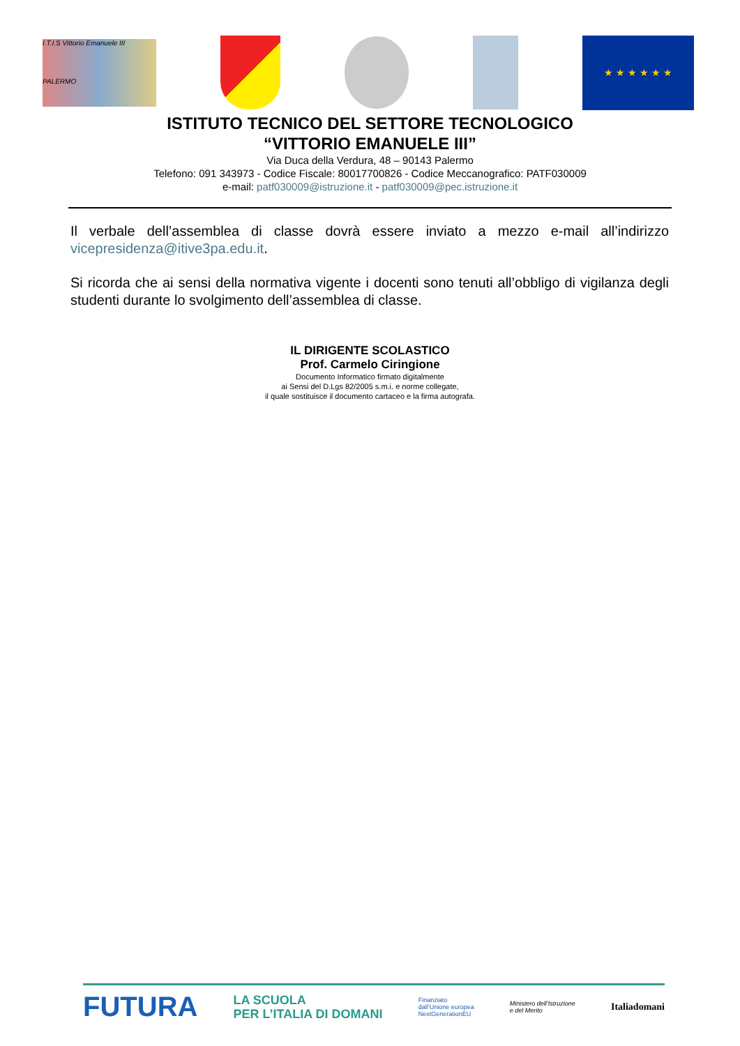I.T.I.S Vittorio Emanuele III
PALERMO
★ ★ ★ ★ ★ ★
ISTITUTO TECNICO DEL SETTORE TECNOLOGICO
“VITTORIO EMANUELE III”
Via Duca della Verdura, 48 – 90143 Palermo
Telefono: 091 343973 - Codice Fiscale: 80017700826 - Codice Meccanografico: PATF030009
e-mail: patf030009@istruzione.it - patf030009@pec.istruzione.it
Il verbale dell’assemblea di classe dovrà essere inviato a mezzo e-mail all’indirizzo vicepresidenza@itive3pa.edu.it.
Si ricorda che ai sensi della normativa vigente i docenti sono tenuti all’obbligo di vigilanza degli studenti durante lo svolgimento dell’assemblea di classe.
IL DIRIGENTE SCOLASTICO
Prof. Carmelo Ciringione
Documento Informatico firmato digitalmente
ai Sensi del D.Lgs 82/2005 s.m.i. e norme collegate,
il quale sostituisce il documento cartaceo e la firma autografa.
FUTURA LA SCUOLA
PER L’ITALIA DI DOMANI Finanziato
dall’Unione europea
NextGenerationEU Ministero dell’Istruzione
e del Merito Italiadomani